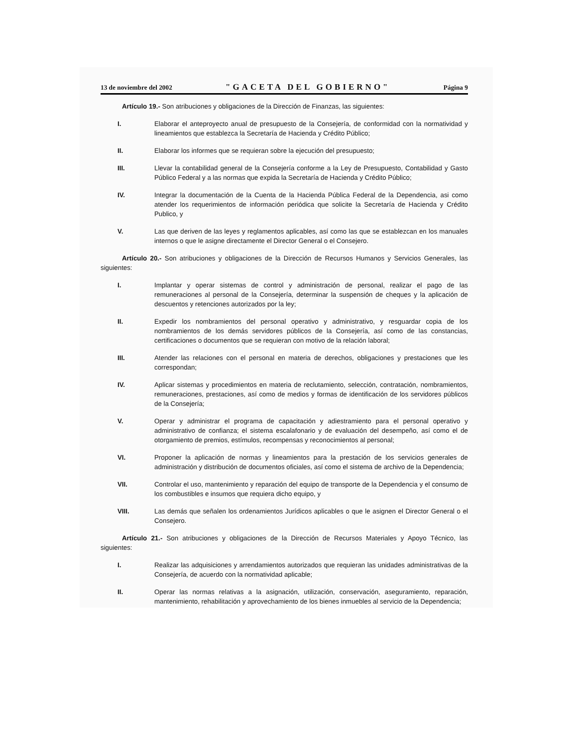13 de noviembre del 2002 "GACETA DEL GOBIERNO" Página 9
Artículo 19.- Son atribuciones y obligaciones de la Dirección de Finanzas, las siguientes:
I. Elaborar el anteproyecto anual de presupuesto de la Consejería, de conformidad con la normatividad y lineamientos que establezca la Secretaría de Hacienda y Crédito Público;
II. Elaborar los informes que se requieran sobre la ejecución del presupuesto;
III. Llevar la contabilidad general de la Consejería conforme a la Ley de Presupuesto, Contabilidad y Gasto Público Federal y a las normas que expida la Secretaría de Hacienda y Crédito Público;
IV. Integrar la documentación de la Cuenta de la Hacienda Pública Federal de la Dependencia, asi como atender los requerimientos de información periódica que solicite la Secretaría de Hacienda y Crédito Publico, y
V. Las que deriven de las leyes y reglamentos aplicables, así como las que se establezcan en los manuales internos o que le asigne directamente el Director General o el Consejero.
Artículo 20.- Son atribuciones y obligaciones de la Dirección de Recursos Humanos y Servicios Generales, las siguientes:
I. Implantar y operar sistemas de control y administración de personal, realizar el pago de las remuneraciones al personal de la Consejería, determinar la suspensión de cheques y la aplicación de descuentos y retenciones autorizados por la ley;
II. Expedir los nombramientos del personal operativo y administrativo, y resguardar copia de los nombramientos de los demás servidores públicos de la Consejería, así como de las constancias, certificaciones o documentos que se requieran con motivo de la relación laboral;
III. Atender las relaciones con el personal en materia de derechos, obligaciones y prestaciones que les correspondan;
IV. Aplicar sistemas y procedimientos en materia de reclutamiento, selección, contratación, nombramientos, remuneraciones, prestaciones, así como de medios y formas de identificación de los servidores públicos de la Consejería;
V. Operar y administrar el programa de capacitación y adiestramiento para el personal operativo y administrativo de confianza; el sistema escalafonario y de evaluación del desempeño, así como el de otorgamiento de premios, estímulos, recompensas y reconocimientos al personal;
VI. Proponer la aplicación de normas y lineamientos para la prestación de los servicios generales de administración y distribución de documentos oficiales, así como el sistema de archivo de la Dependencia;
VII. Controlar el uso, mantenimiento y reparación del equipo de transporte de la Dependencia y el consumo de los combustibles e insumos que requiera dicho equipo, y
VIII. Las demás que señalen los ordenamientos Jurídicos aplicables o que le asignen el Director General o el Consejero.
Artículo 21.- Son atribuciones y obligaciones de la Dirección de Recursos Materiales y Apoyo Técnico, las siguientes:
I. Realizar las adquisiciones y arrendamientos autorizados que requieran las unidades administrativas de la Consejería, de acuerdo con la normatividad aplicable;
II. Operar las normas relativas a la asignación, utilización, conservación, aseguramiento, reparación, mantenimiento, rehabilitación y aprovechamiento de los bienes inmuebles al servicio de la Dependencia;